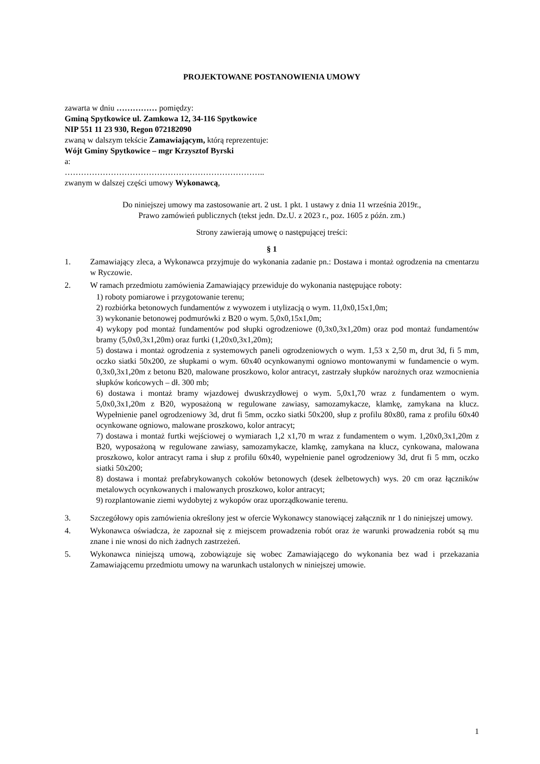PROJEKTOWANE POSTANOWIENIA UMOWY
zawarta w dniu …………… pomiędzy:
Gminą Spytkowice ul. Zamkowa 12, 34-116 Spytkowice
NIP 551 11 23 930, Regon 072182090
zwaną w dalszym tekście Zamawiającym, którą reprezentuje:
Wójt Gminy Spytkowice – mgr Krzysztof Byrski
a:
………………………………………………………………..
zwanym w dalszej części umowy Wykonawcą,
Do niniejszej umowy ma zastosowanie art. 2 ust. 1 pkt. 1 ustawy z dnia 11 września 2019r.,
Prawo zamówień publicznych (tekst jedn. Dz.U. z 2023 r., poz. 1605 z późn. zm.)
Strony zawierają umowę o następującej treści:
§ 1
1. Zamawiający zleca, a Wykonawca przyjmuje do wykonania zadanie pn.: Dostawa i montaż ogrodzenia na cmentarzu w Ryczowie.
2. W ramach przedmiotu zamówienia Zamawiający przewiduje do wykonania następujące roboty:
1) roboty pomiarowe i przygotowanie terenu;
2) rozbiórka betonowych fundamentów z wywozem i utylizacją o wym. 11,0x0,15x1,0m;
3) wykonanie betonowej podmurówki z B20 o wym. 5,0x0,15x1,0m;
4) wykopy pod montaż fundamentów pod słupki ogrodzeniowe (0,3x0,3x1,20m) oraz pod montaż fundamentów bramy (5,0x0,3x1,20m) oraz furtki (1,20x0,3x1,20m);
5) dostawa i montaż ogrodzenia z systemowych paneli ogrodzeniowych o wym. 1,53 x 2,50 m, drut 3d, fi 5 mm, oczko siatki 50x200, ze słupkami o wym. 60x40 ocynkowanymi ogniowo montowanymi w fundamencie o wym. 0,3x0,3x1,20m z betonu B20, malowane proszkowo, kolor antracyt, zastrzały słupków narożnych oraz wzmocnienia słupków końcowych – dł. 300 mb;
6) dostawa i montaż bramy wjazdowej dwuskrzydłowej o wym. 5,0x1,70 wraz z fundamentem o wym. 5,0x0,3x1,20m z B20, wyposażoną w regulowane zawiasy, samozamykacze, klamkę, zamykana na klucz. Wypełnienie panel ogrodzeniowy 3d, drut fi 5mm, oczko siatki 50x200, słup z profilu 80x80, rama z profilu 60x40 ocynkowane ogniowo, malowane proszkowo, kolor antracyt;
7) dostawa i montaż furtki wejściowej o wymiarach 1,2 x1,70 m wraz z fundamentem o wym. 1,20x0,3x1,20m z B20, wyposażoną w regulowane zawiasy, samozamykacze, klamkę, zamykana na klucz, cynkowana, malowana proszkowo, kolor antracyt rama i słup z profilu 60x40, wypełnienie panel ogrodzeniowy 3d, drut fi 5 mm, oczko siatki 50x200;
8) dostawa i montaż prefabrykowanych cokołów betonowych (desek żelbetowych) wys. 20 cm oraz łączników metalowych ocynkowanych i malowanych proszkowo, kolor antracyt;
9) rozplantowanie ziemi wydobytej z wykopów oraz uporządkowanie terenu.
3. Szczegółowy opis zamówienia określony jest w ofercie Wykonawcy stanowiącej załącznik nr 1 do niniejszej umowy.
4. Wykonawca oświadcza, że zapoznał się z miejscem prowadzenia robót oraz że warunki prowadzenia robót są mu znane i nie wnosi do nich żadnych zastrzeżeń.
5. Wykonawca niniejszą umową, zobowiązuje się wobec Zamawiającego do wykonania bez wad i przekazania Zamawiającemu przedmiotu umowy na warunkach ustalonych w niniejszej umowie.
1